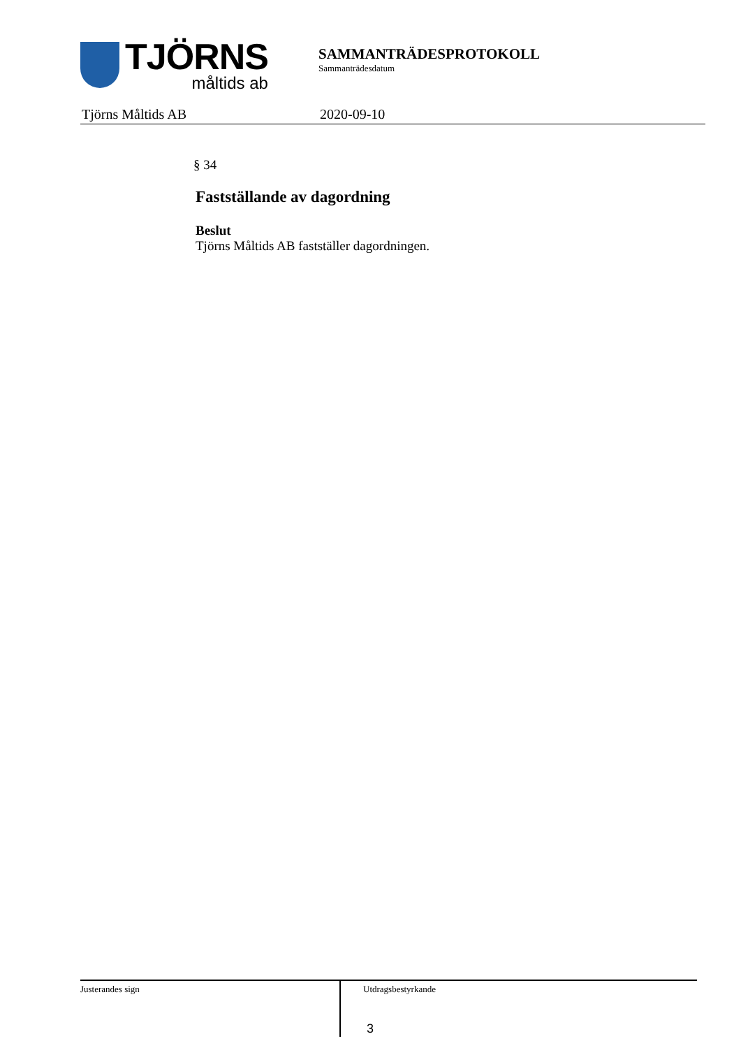TJÖRNS
måltids ab
SAMMANTRÄDESPROTOKOLL
Sammanträdesdatum
Tjörns Måltids AB 2020-09-10
§ 34
Fastställande av dagordning
Beslut
Tjörns Måltids AB fastställer dagordningen.
Justerandes sign
Utdragsbestyrkande
3